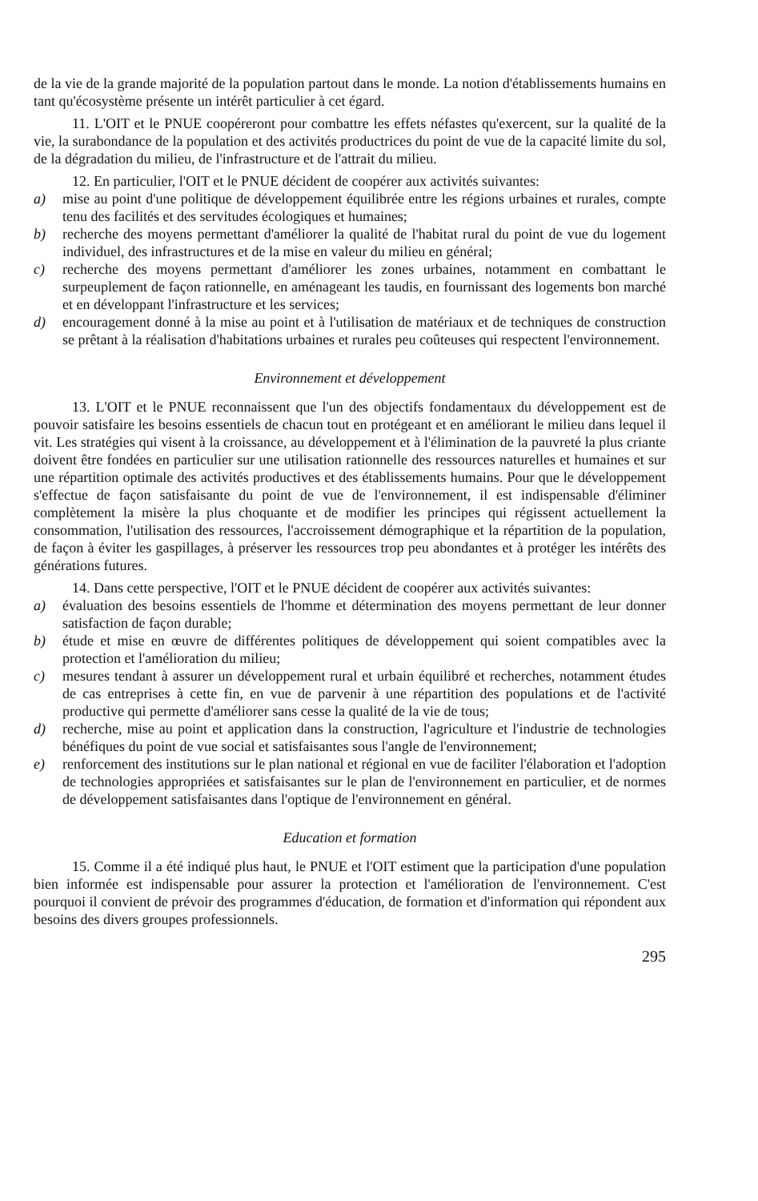de la vie de la grande majorité de la population partout dans le monde. La notion d'établissements humains en tant qu'écosystème présente un intérêt particulier à cet égard.
11. L'OIT et le PNUE coopéreront pour combattre les effets néfastes qu'exercent, sur la qualité de la vie, la surabondance de la population et des activités productrices du point de vue de la capacité limite du sol, de la dégradation du milieu, de l'infrastructure et de l'attrait du milieu.
12. En particulier, l'OIT et le PNUE décident de coopérer aux activités suivantes:
a) mise au point d'une politique de développement équilibrée entre les régions urbaines et rurales, compte tenu des facilités et des servitudes écologiques et humaines;
b) recherche des moyens permettant d'améliorer la qualité de l'habitat rural du point de vue du logement individuel, des infrastructures et de la mise en valeur du milieu en général;
c) recherche des moyens permettant d'améliorer les zones urbaines, notamment en combattant le surpeuplement de façon rationnelle, en aménageant les taudis, en fournissant des logements bon marché et en développant l'infrastructure et les services;
d) encouragement donné à la mise au point et à l'utilisation de matériaux et de techniques de construction se prêtant à la réalisation d'habitations urbaines et rurales peu coûteuses qui respectent l'environnement.
Environnement et développement
13. L'OIT et le PNUE reconnaissent que l'un des objectifs fondamentaux du développement est de pouvoir satisfaire les besoins essentiels de chacun tout en protégeant et en améliorant le milieu dans lequel il vit. Les stratégies qui visent à la croissance, au développement et à l'élimination de la pauvreté la plus criante doivent être fondées en particulier sur une utilisation rationnelle des ressources naturelles et humaines et sur une répartition optimale des activités productives et des établissements humains. Pour que le développement s'effectue de façon satisfaisante du point de vue de l'environnement, il est indispensable d'éliminer complètement la misère la plus choquante et de modifier les principes qui régissent actuellement la consommation, l'utilisation des ressources, l'accroissement démographique et la répartition de la population, de façon à éviter les gaspillages, à préserver les ressources trop peu abondantes et à protéger les intérêts des générations futures.
14. Dans cette perspective, l'OIT et le PNUE décident de coopérer aux activités suivantes:
a) évaluation des besoins essentiels de l'homme et détermination des moyens permettant de leur donner satisfaction de façon durable;
b) étude et mise en œuvre de différentes politiques de développement qui soient compatibles avec la protection et l'amélioration du milieu;
c) mesures tendant à assurer un développement rural et urbain équilibré et recherches, notamment études de cas entreprises à cette fin, en vue de parvenir à une répartition des populations et de l'activité productive qui permette d'améliorer sans cesse la qualité de la vie de tous;
d) recherche, mise au point et application dans la construction, l'agriculture et l'industrie de technologies bénéfiques du point de vue social et satisfaisantes sous l'angle de l'environnement;
e) renforcement des institutions sur le plan national et régional en vue de faciliter l'élaboration et l'adoption de technologies appropriées et satisfaisantes sur le plan de l'environnement en particulier, et de normes de développement satisfaisantes dans l'optique de l'environnement en général.
Education et formation
15. Comme il a été indiqué plus haut, le PNUE et l'OIT estiment que la participation d'une population bien informée est indispensable pour assurer la protection et l'amélioration de l'environnement. C'est pourquoi il convient de prévoir des programmes d'éducation, de formation et d'information qui répondent aux besoins des divers groupes professionnels.
295